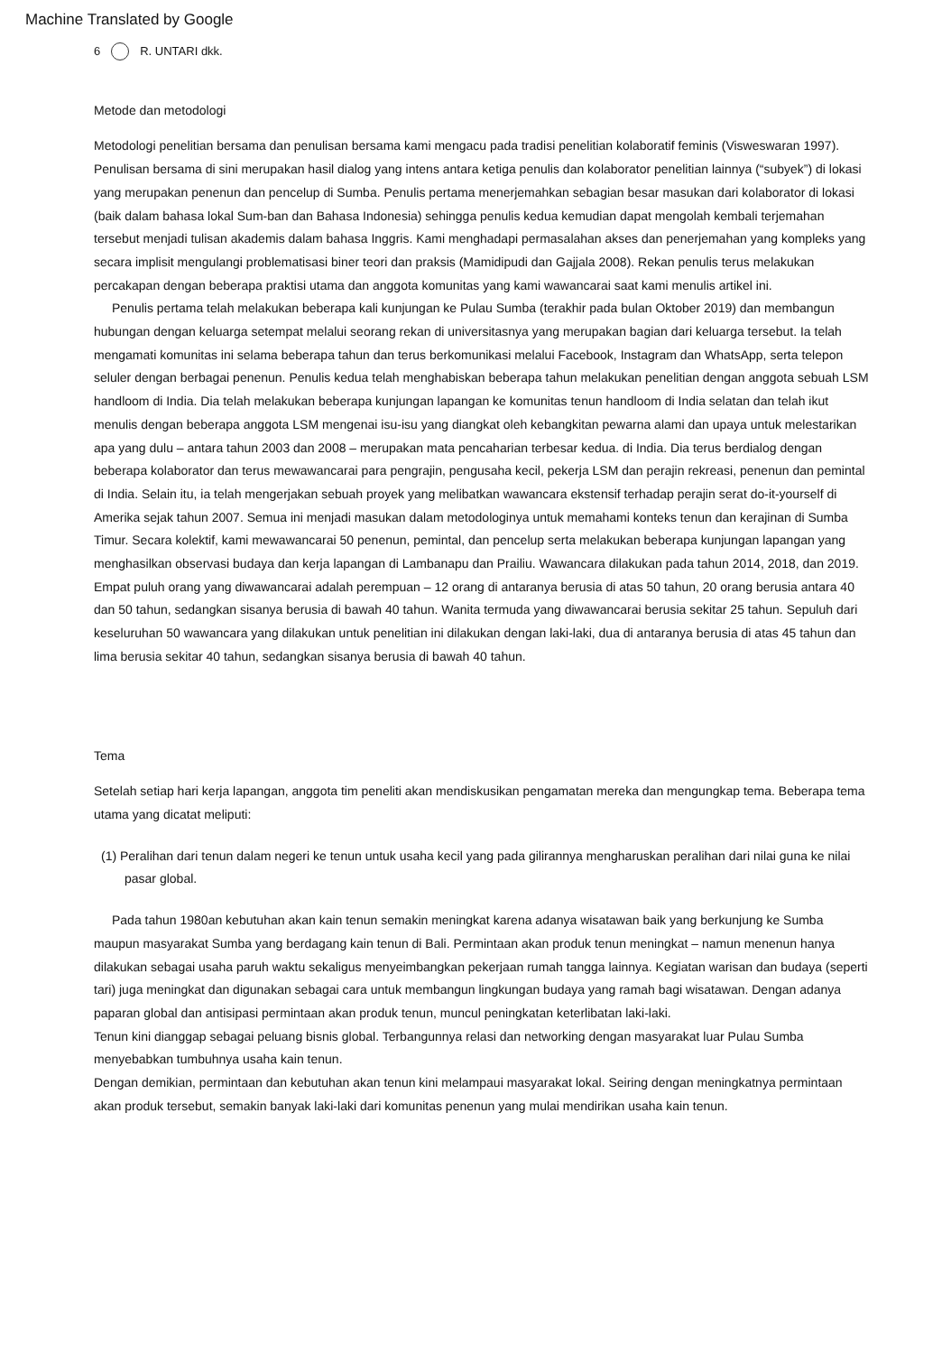Machine Translated by Google
6 R. UNTARI dkk.
Metode dan metodologi
Metodologi penelitian bersama dan penulisan bersama kami mengacu pada tradisi penelitian kolaboratif feminis (Visweswaran 1997). Penulisan bersama di sini merupakan hasil dialog yang intens antara ketiga penulis dan kolaborator penelitian lainnya (“subyek”) di lokasi yang merupakan penenun dan pencelup di Sumba. Penulis pertama menerjemahkan sebagian besar masukan dari kolaborator di lokasi (baik dalam bahasa lokal Sum-ban dan Bahasa Indonesia) sehingga penulis kedua kemudian dapat mengolah kembali terjemahan tersebut menjadi tulisan akademis dalam bahasa Inggris. Kami menghadapi permasalahan akses dan penerjemahan yang kompleks yang secara implisit mengulangi problematisasi biner teori dan praksis (Mamidipudi dan Gajjala 2008). Rekan penulis terus melakukan percakapan dengan beberapa praktisi utama dan anggota komunitas yang kami wawancarai saat kami menulis artikel ini.
Penulis pertama telah melakukan beberapa kali kunjungan ke Pulau Sumba (terakhir pada bulan Oktober 2019) dan membangun hubungan dengan keluarga setempat melalui seorang rekan di universitasnya yang merupakan bagian dari keluarga tersebut. Ia telah mengamati komunitas ini selama beberapa tahun dan terus berkomunikasi melalui Facebook, Instagram dan WhatsApp, serta telepon seluler dengan berbagai penenun. Penulis kedua telah menghabiskan beberapa tahun melakukan penelitian dengan anggota sebuah LSM handloom di India. Dia telah melakukan beberapa kunjungan lapangan ke komunitas tenun handloom di India selatan dan telah ikut menulis dengan beberapa anggota LSM mengenai isu-isu yang diangkat oleh kebangkitan pewarna alami dan upaya untuk melestarikan apa yang dulu – antara tahun 2003 dan 2008 – merupakan mata pencaharian terbesar kedua. di India. Dia terus berdialog dengan beberapa kolaborator dan terus mewawancarai para pengrajin, pengusaha kecil, pekerja LSM dan perajin rekreasi, penenun dan pemintal di India. Selain itu, ia telah mengerjakan sebuah proyek yang melibatkan wawancara ekstensif terhadap perajin serat do-it-yourself di Amerika sejak tahun 2007. Semua ini menjadi masukan dalam metodologinya untuk memahami konteks tenun dan kerajinan di Sumba Timur. Secara kolektif, kami mewawancarai 50 penenun, pemintal, dan pencelup serta melakukan beberapa kunjungan lapangan yang menghasilkan observasi budaya dan kerja lapangan di Lambanapu dan Prailiu. Wawancara dilakukan pada tahun 2014, 2018, dan 2019. Empat puluh orang yang diwawancarai adalah perempuan – 12 orang di antaranya berusia di atas 50 tahun, 20 orang berusia antara 40 dan 50 tahun, sedangkan sisanya berusia di bawah 40 tahun. Wanita termuda yang diwawancarai berusia sekitar 25 tahun. Sepuluh dari keseluruhan 50 wawancara yang dilakukan untuk penelitian ini dilakukan dengan laki-laki, dua di antaranya berusia di atas 45 tahun dan lima berusia sekitar 40 tahun, sedangkan sisanya berusia di bawah 40 tahun.
Tema
Setelah setiap hari kerja lapangan, anggota tim peneliti akan mendiskusikan pengamatan mereka dan mengungkap tema. Beberapa tema utama yang dicatat meliputi:
(1) Peralihan dari tenun dalam negeri ke tenun untuk usaha kecil yang pada gilirannya mengharuskan peralihan dari nilai guna ke nilai pasar global.
Pada tahun 1980an kebutuhan akan kain tenun semakin meningkat karena adanya wisatawan baik yang berkunjung ke Sumba maupun masyarakat Sumba yang berdagang kain tenun di Bali. Permintaan akan produk tenun meningkat – namun menenun hanya dilakukan sebagai usaha paruh waktu sekaligus menyeimbangkan pekerjaan rumah tangga lainnya. Kegiatan warisan dan budaya (seperti tari) juga meningkat dan digunakan sebagai cara untuk membangun lingkungan budaya yang ramah bagi wisatawan. Dengan adanya paparan global dan antisipasi permintaan akan produk tenun, muncul peningkatan keterlibatan laki-laki.
Tenun kini dianggap sebagai peluang bisnis global. Terbangunnya relasi dan networking dengan masyarakat luar Pulau Sumba menyebabkan tumbuhnya usaha kain tenun.
Dengan demikian, permintaan dan kebutuhan akan tenun kini melampaui masyarakat lokal. Seiring dengan meningkatnya permintaan akan produk tersebut, semakin banyak laki-laki dari komunitas penenun yang mulai mendirikan usaha kain tenun.